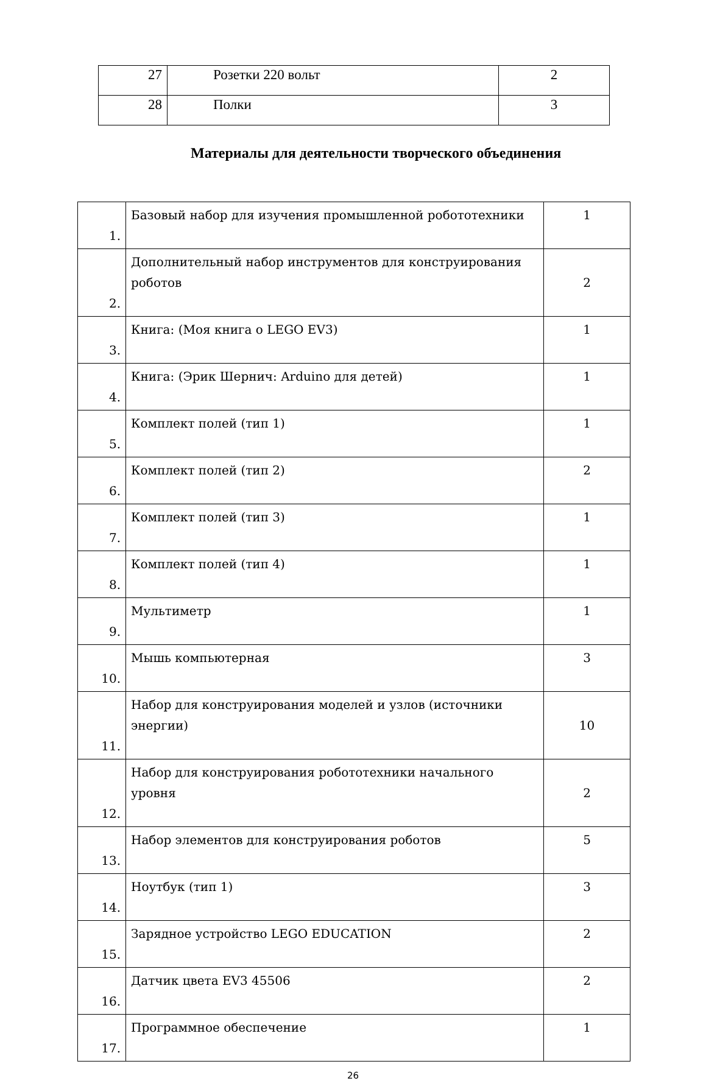| 27 | Розетки 220 вольт | 2 |
| 28 | Полки | 3 |
Материалы для деятельности творческого объединения
| 1. | Базовый набор для изучения промышленной робототехники | 1 |
| 2. | Дополнительный набор инструментов для конструирования роботов | 2 |
| 3. | Книга: (Моя книга о LEGO EV3) | 1 |
| 4. | Книга: (Эрик Шернич: Arduino для детей) | 1 |
| 5. | Комплект полей (тип 1) | 1 |
| 6. | Комплект полей (тип 2) | 2 |
| 7. | Комплект полей (тип 3) | 1 |
| 8. | Комплект полей (тип 4) | 1 |
| 9. | Мультиметр | 1 |
| 10. | Мышь компьютерная | 3 |
| 11. | Набор для конструирования моделей и узлов (источники энергии) | 10 |
| 12. | Набор для конструирования робототехники начального уровня | 2 |
| 13. | Набор элементов для конструирования роботов | 5 |
| 14. | Ноутбук (тип 1) | 3 |
| 15. | Зарядное устройство LEGO EDUCATION | 2 |
| 16. | Датчик цвета EV3 45506 | 2 |
| 17. | Программное обеспечение | 1 |
26